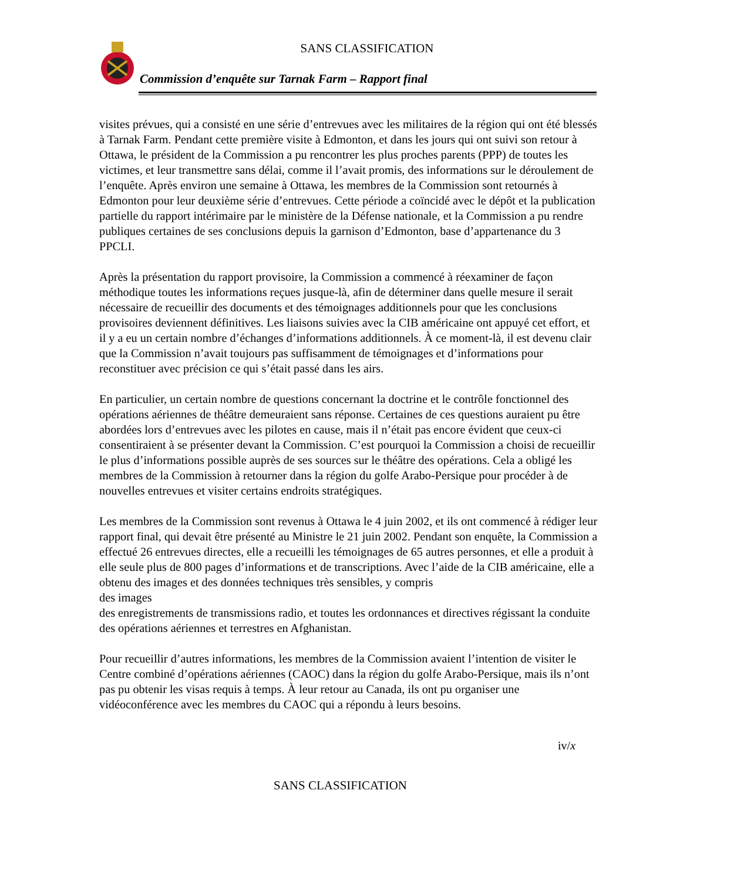SANS CLASSIFICATION
Commission d’enquête sur Tarnak Farm – Rapport final
visites prévues, qui a consisté en une série d’entrevues avec les militaires de la région qui ont été blessés à Tarnak Farm. Pendant cette première visite à Edmonton, et dans les jours qui ont suivi son retour à Ottawa, le président de la Commission a pu rencontrer les plus proches parents (PPP) de toutes les victimes, et leur transmettre sans délai, comme il l’avait promis, des informations sur le déroulement de l’enquête. Après environ une semaine à Ottawa, les membres de la Commission sont retournés à Edmonton pour leur deuxième série d’entrevues. Cette période a coïncidé avec le dépôt et la publication partielle du rapport intérimaire par le ministère de la Défense nationale, et la Commission a pu rendre publiques certaines de ses conclusions depuis la garnison d’Edmonton, base d’appartenance du 3 PPCLI.
Après la présentation du rapport provisoire, la Commission a commencé à réexaminer de façon méthodique toutes les informations reçues jusque-là, afin de déterminer dans quelle mesure il serait nécessaire de recueillir des documents et des témoignages additionnels pour que les conclusions provisoires deviennent définitives. Les liaisons suivies avec la CIB américaine ont appuyé cet effort, et il y a eu un certain nombre d’échanges d’informations additionnels. À ce moment-là, il est devenu clair que la Commission n’avait toujours pas suffisamment de témoignages et d’informations pour reconstituer avec précision ce qui s’était passé dans les airs.
En particulier, un certain nombre de questions concernant la doctrine et le contrôle fonctionnel des opérations aériennes de théâtre demeuraient sans réponse. Certaines de ces questions auraient pu être abordées lors d’entrevues avec les pilotes en cause, mais il n’était pas encore évident que ceux-ci consentiraient à se présenter devant la Commission. C’est pourquoi la Commission a choisi de recueillir le plus d’informations possible auprès de ses sources sur le théâtre des opérations. Cela a obligé les membres de la Commission à retourner dans la région du golfe Arabo-Persique pour procéder à de nouvelles entrevues et visiter certains endroits stratégiques.
Les membres de la Commission sont revenus à Ottawa le 4 juin 2002, et ils ont commencé à rédiger leur rapport final, qui devait être présenté au Ministre le 21 juin 2002. Pendant son enquête, la Commission a effectué 26 entrevues directes, elle a recueilli les témoignages de 65 autres personnes, et elle a produit à elle seule plus de 800 pages d’informations et de transcriptions. Avec l’aide de la CIB américaine, elle a obtenu des images et des données techniques très sensibles, y compris des images
des enregistrements de transmissions radio, et toutes les ordonnances et directives régissant la conduite des opérations aériennes et terrestres en Afghanistan.
Pour recueillir d’autres informations, les membres de la Commission avaient l’intention de visiter le Centre combiné d’opérations aériennes (CAOC) dans la région du golfe Arabo-Persique, mais ils n’ont pas pu obtenir les visas requis à temps. À leur retour au Canada, ils ont pu organiser une vidéoconférence avec les membres du CAOC qui a répondu à leurs besoins.
iv/x
SANS CLASSIFICATION